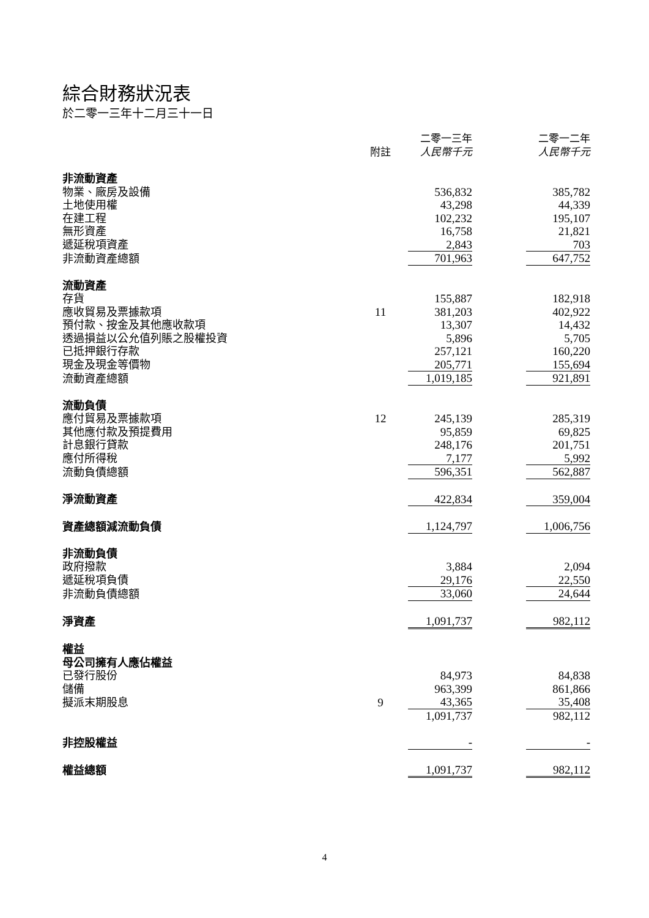綜合財務狀況表
於二零一三年十二月三十一日
| | 附註 | 二零一三年 人民幣千元 | | 二零一二年 人民幣千元 |
| 非流動資產 | | | | |
| 物業、廠房及設備 | | 536,832 | | 385,782 |
| 土地使用權 | | 43,298 | | 44,339 |
| 在建工程 | | 102,232 | | 195,107 |
| 無形資產 | | 16,758 | | 21,821 |
| 遞延稅項資產 | | 2,843 | | 703 |
| 非流動資產總額 | | 701,963 | | 647,752 |
| 流動資產 | | | | |
| 存貨 | | 155,887 | | 182,918 |
| 應收貿易及票據款項 | 11 | 381,203 | | 402,922 |
| 預付款、按金及其他應收款項 | | 13,307 | | 14,432 |
| 透過損益以公允值列賬之股權投資 | | 5,896 | | 5,705 |
| 已抵押銀行存款 | | 257,121 | | 160,220 |
| 現金及現金等價物 | | 205,771 | | 155,694 |
| 流動資產總額 | | 1,019,185 | | 921,891 |
| 流動負債 | | | | |
| 應付貿易及票據款項 | 12 | 245,139 | | 285,319 |
| 其他應付款及預提費用 | | 95,859 | | 69,825 |
| 計息銀行貸款 | | 248,176 | | 201,751 |
| 應付所得稅 | | 7,177 | | 5,992 |
| 流動負債總額 | | 596,351 | | 562,887 |
| 淨流動資產 | | 422,834 | | 359,004 |
| 資產總額減流動負債 | | 1,124,797 | | 1,006,756 |
| 非流動負債 | | | | |
| 政府撥款 | | 3,884 | | 2,094 |
| 遞延稅項負債 | | 29,176 | | 22,550 |
| 非流動負債總額 | | 33,060 | | 24,644 |
| 淨資產 | | 1,091,737 | | 982,112 |
| 權益 | | | | |
| 母公司擁有人應佔權益 | | | | |
| 已發行股份 | | 84,973 | | 84,838 |
| 儲備 | | 963,399 | | 861,866 |
| 擬派末期股息 | 9 | 43,365 | | 35,408 |
| | | 1,091,737 | | 982,112 |
| 非控股權益 | | - | | - |
| 權益總額 | | 1,091,737 | | 982,112 |
4